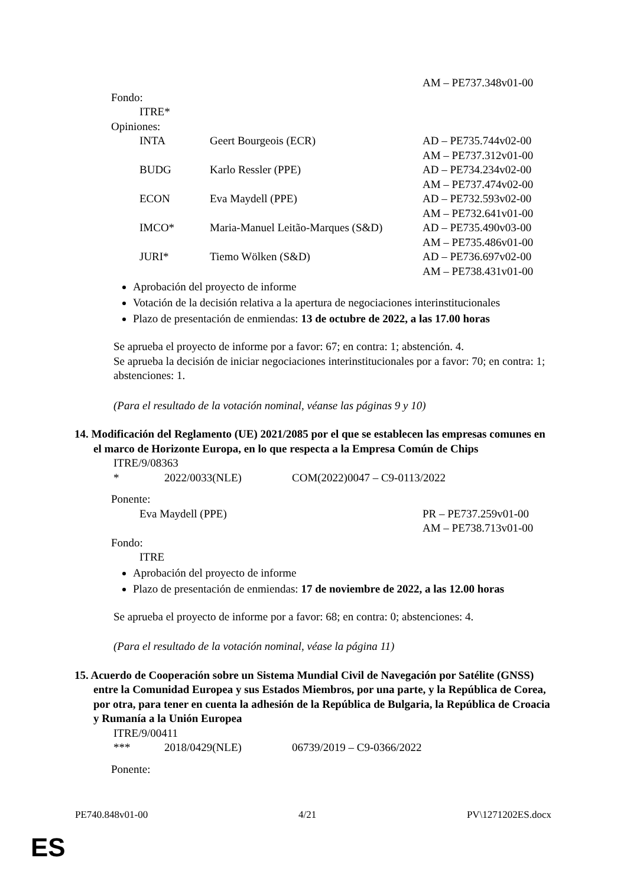AM – PE737.348v01-00
Fondo:
ITRE*
Opiniones:
| INTA | Geert Bourgeois (ECR) | AD – PE735.744v02-00 AM – PE737.312v01-00 |
| BUDG | Karlo Ressler (PPE) | AD – PE734.234v02-00 AM – PE737.474v02-00 |
| ECON | Eva Maydell (PPE) | AD – PE732.593v02-00 AM – PE732.641v01-00 |
| IMCO* | Maria-Manuel Leitão-Marques (S&D) | AD – PE735.490v03-00 AM – PE735.486v01-00 |
| JURI* | Tiemo Wölken (S&D) | AD – PE736.697v02-00 AM – PE738.431v01-00 |
Aprobación del proyecto de informe
Votación de la decisión relativa a la apertura de negociaciones interinstitucionales
Plazo de presentación de enmiendas: 13 de octubre de 2022, a las 17.00 horas
Se aprueba el proyecto de informe por a favor: 67; en contra: 1; abstención. 4.
Se aprueba la decisión de iniciar negociaciones interinstitucionales por a favor: 70; en contra: 1; abstenciones: 1.
(Para el resultado de la votación nominal, véanse las páginas 9 y 10)
14. Modificación del Reglamento (UE) 2021/2085 por el que se establecen las empresas comunes en el marco de Horizonte Europa, en lo que respecta a la Empresa Común de Chips
ITRE/9/08363
| * | 2022/0033(NLE) | COM(2022)0047 – C9-0113/2022 |
Ponente:
| Eva Maydell (PPE) | PR – PE737.259v01-00 AM – PE738.713v01-00 |
Fondo:
ITRE
Aprobación del proyecto de informe
Plazo de presentación de enmiendas: 17 de noviembre de 2022, a las 12.00 horas
Se aprueba el proyecto de informe por a favor: 68; en contra: 0; abstenciones: 4.
(Para el resultado de la votación nominal, véase la página 11)
15. Acuerdo de Cooperación sobre un Sistema Mundial Civil de Navegación por Satélite (GNSS) entre la Comunidad Europea y sus Estados Miembros, por una parte, y la República de Corea, por otra, para tener en cuenta la adhesión de la República de Bulgaria, la República de Croacia y Rumanía a la Unión Europea
ITRE/9/00411
| *** | 2018/0429(NLE) | 06739/2019 – C9-0366/2022 |
Ponente:
PE740.848v01-00 4/21 PV\1271202ES.docx
ES